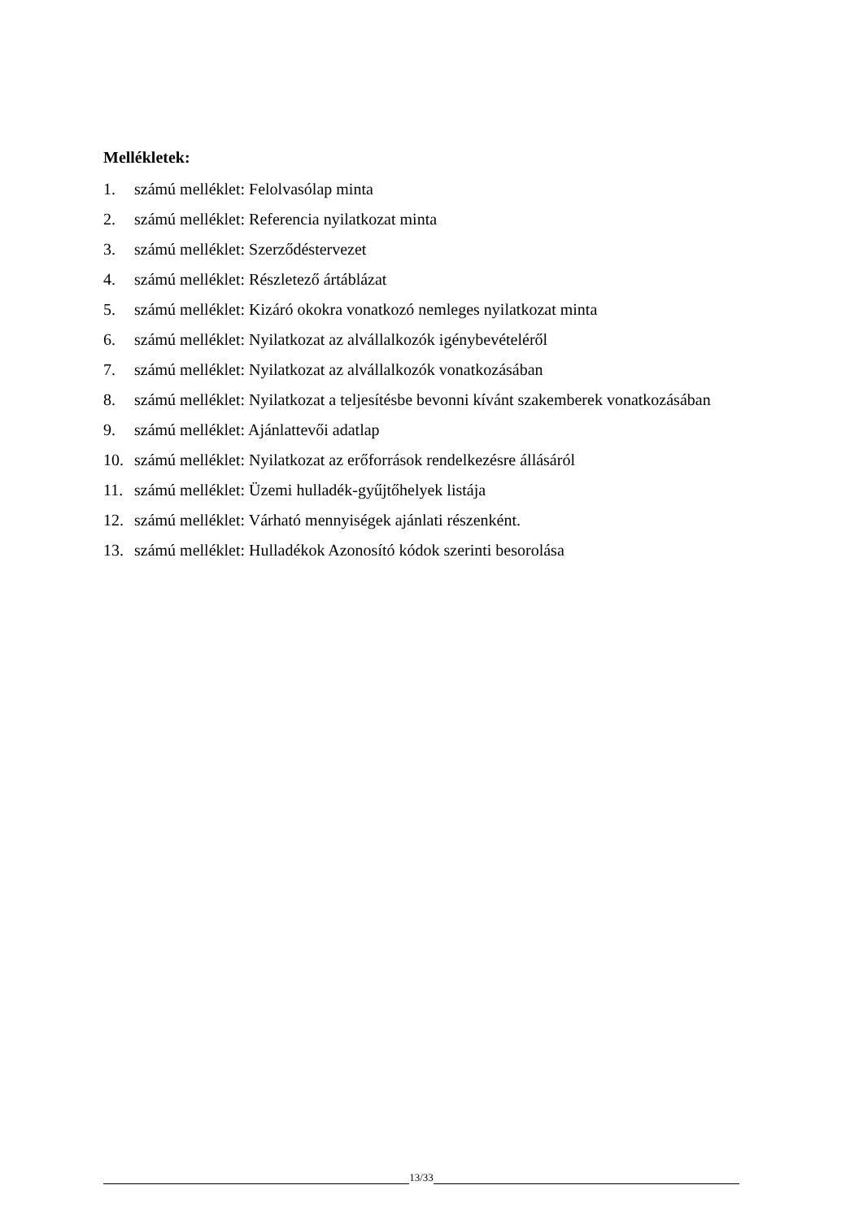Mellékletek:
1. számú melléklet: Felolvasólap minta
2. számú melléklet: Referencia nyilatkozat minta
3. számú melléklet: Szerződéstervezet
4. számú melléklet: Részletező ártáblázat
5. számú melléklet: Kizáró okokra vonatkozó nemleges nyilatkozat minta
6. számú melléklet: Nyilatkozat az alvállalkozók igénybevételéről
7. számú melléklet: Nyilatkozat az alvállalkozók vonatkozásában
8. számú melléklet: Nyilatkozat a teljesítésbe bevonni kívánt szakemberek vonatkozásában
9. számú melléklet: Ajánlattevői adatlap
10. számú melléklet: Nyilatkozat az erőforrások rendelkezésre állásáról
11. számú melléklet: Üzemi hulladék-gyűjtőhelyek listája
12. számú melléklet: Várható mennyiségek ajánlati részenként.
13. számú melléklet: Hulladékok Azonosító kódok szerinti besorolása
13/33